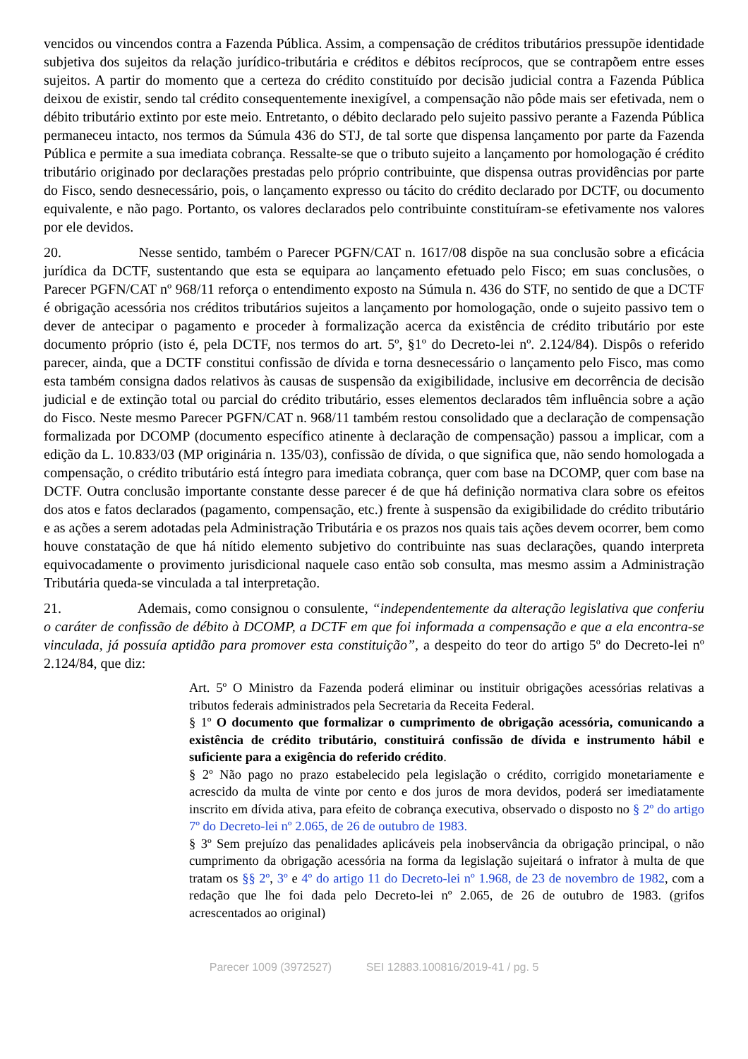vencidos ou vincendos contra a Fazenda Pública. Assim, a compensação de créditos tributários pressupõe identidade subjetiva dos sujeitos da relação jurídico-tributária e créditos e débitos recíprocos, que se contrapõem entre esses sujeitos. A partir do momento que a certeza do crédito constituído por decisão judicial contra a Fazenda Pública deixou de existir, sendo tal crédito consequentemente inexigível, a compensação não pôde mais ser efetivada, nem o débito tributário extinto por este meio. Entretanto, o débito declarado pelo sujeito passivo perante a Fazenda Pública permaneceu intacto, nos termos da Súmula 436 do STJ, de tal sorte que dispensa lançamento por parte da Fazenda Pública e permite a sua imediata cobrança. Ressalte-se que o tributo sujeito a lançamento por homologação é crédito tributário originado por declarações prestadas pelo próprio contribuinte, que dispensa outras providências por parte do Fisco, sendo desnecessário, pois, o lançamento expresso ou tácito do crédito declarado por DCTF, ou documento equivalente, e não pago. Portanto, os valores declarados pelo contribuinte constituíram-se efetivamente nos valores por ele devidos.
20. Nesse sentido, também o Parecer PGFN/CAT n. 1617/08 dispõe na sua conclusão sobre a eficácia jurídica da DCTF, sustentando que esta se equipara ao lançamento efetuado pelo Fisco; em suas conclusões, o Parecer PGFN/CAT nº 968/11 reforça o entendimento exposto na Súmula n. 436 do STF, no sentido de que a DCTF é obrigação acessória nos créditos tributários sujeitos a lançamento por homologação, onde o sujeito passivo tem o dever de antecipar o pagamento e proceder à formalização acerca da existência de crédito tributário por este documento próprio (isto é, pela DCTF, nos termos do art. 5º, §1º do Decreto-lei nº. 2.124/84). Dispôs o referido parecer, ainda, que a DCTF constitui confissão de dívida e torna desnecessário o lançamento pelo Fisco, mas como esta também consigna dados relativos às causas de suspensão da exigibilidade, inclusive em decorrência de decisão judicial e de extinção total ou parcial do crédito tributário, esses elementos declarados têm influência sobre a ação do Fisco. Neste mesmo Parecer PGFN/CAT n. 968/11 também restou consolidado que a declaração de compensação formalizada por DCOMP (documento específico atinente à declaração de compensação) passou a implicar, com a edição da L. 10.833/03 (MP originária n. 135/03), confissão de dívida, o que significa que, não sendo homologada a compensação, o crédito tributário está íntegro para imediata cobrança, quer com base na DCOMP, quer com base na DCTF. Outra conclusão importante constante desse parecer é de que há definição normativa clara sobre os efeitos dos atos e fatos declarados (pagamento, compensação, etc.) frente à suspensão da exigibilidade do crédito tributário e as ações a serem adotadas pela Administração Tributária e os prazos nos quais tais ações devem ocorrer, bem como houve constatação de que há nítido elemento subjetivo do contribuinte nas suas declarações, quando interpreta equivocadamente o provimento jurisdicional naquele caso então sob consulta, mas mesmo assim a Administração Tributária queda-se vinculada a tal interpretação.
21. Ademais, como consignou o consulente, “independentemente da alteração legislativa que conferiu o caráter de confissão de débito à DCOMP, a DCTF em que foi informada a compensação e que a ela encontra-se vinculada, já possuía aptidão para promover esta constituição”, a despeito do teor do artigo 5º do Decreto-lei nº 2.124/84, que diz:
Art. 5º O Ministro da Fazenda poderá eliminar ou instituir obrigações acessórias relativas a tributos federais administrados pela Secretaria da Receita Federal.
§ 1º O documento que formalizar o cumprimento de obrigação acessória, comunicando a existência de crédito tributário, constituirá confissão de dívida e instrumento hábil e suficiente para a exigência do referido crédito.
§ 2º Não pago no prazo estabelecido pela legislação o crédito, corrigido monetariamente e acrescido da multa de vinte por cento e dos juros de mora devidos, poderá ser imediatamente inscrito em dívida ativa, para efeito de cobrança executiva, observado o disposto no § 2º do artigo 7º do Decreto-lei nº 2.065, de 26 de outubro de 1983.
§ 3º Sem prejuízo das penalidades aplicáveis pela inobservância da obrigação principal, o não cumprimento da obrigação acessória na forma da legislação sujeitará o infrator à multa de que tratam os §§ 2º, 3º e 4º do artigo 11 do Decreto-lei nº 1.968, de 23 de novembro de 1982, com a redação que lhe foi dada pelo Decreto-lei nº 2.065, de 26 de outubro de 1983. (grifos acrescentados ao original)
Parecer 1009 (3972527) SEI 12883.100816/2019-41 / pg. 5